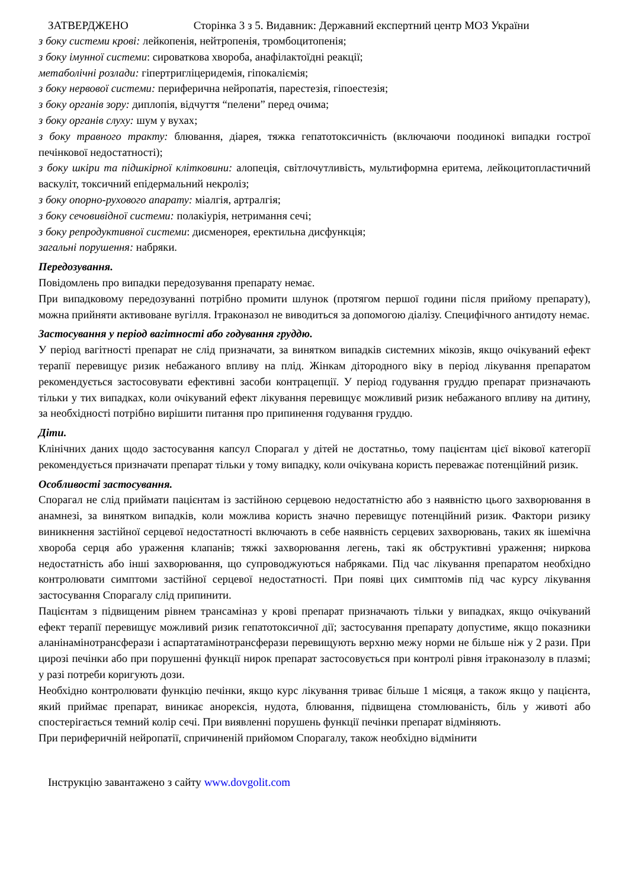ЗАТВЕРДЖЕНО Сторінка 3 з 5. Видавник: Державний експертний центр МОЗ України
з боку системи крові: лейкопенія, нейтропенія, тромбоцитопенія;
з боку імунної системи: сироваткова хвороба, анафілактоїдні реакції;
метаболічні розлади: гіпертригліцеридемія, гіпокаліємія;
з боку нервової системи: периферична нейропатія, парестезія, гіпоестезія;
з боку органів зору: диплопія, відчуття “пелени” перед очима;
з боку органів слуху: шум у вухах;
з боку травного тракту: блювання, діарея, тяжка гепатотоксичність (включаючи поодинокі випадки гострої печінкової недостатності);
з боку шкіри та підшкірної клітковини: алопеція, світлочутливість, мультиформна еритема, лейкоцитопластичний васкуліт, токсичний епідермальний некроліз;
з боку опорно-рухового апарату: міалгія, артралгія;
з боку сечовивідної системи: полакіурія, нетримання сечі;
з боку репродуктивної системи: дисменорея, еректильна дисфункція;
загальні порушення: набряки.
Передозування.
Повідомлень про випадки передозування препарату немає.
При випадковому передозуванні потрібно промити шлунок (протягом першої години після прийому препарату), можна прийняти активоване вугілля. Ітраконазол не виводиться за допомогою діалізу. Специфічного антидоту немає.
Застосування у період вагітності або годування груддю.
У період вагітності препарат не слід призначати, за винятком випадків системних мікозів, якщо очікуваний ефект терапії перевищує ризик небажаного впливу на плід. Жінкам дітородного віку в період лікування препаратом рекомендується застосовувати ефективні засоби контрацепції. У період годування груддю препарат призначають тільки у тих випадках, коли очікуваний ефект лікування перевищує можливий ризик небажаного впливу на дитину, за необхідності потрібно вирішити питання про припинення годування груддю.
Діти.
Клінічних даних щодо застосування капсул Спорагал у дітей не достатньо, тому пацієнтам цієї вікової категорії рекомендується призначати препарат тільки у тому випадку, коли очікувана користь переважає потенційний ризик.
Особливості застосування.
Спорагал не слід приймати пацієнтам із застійною серцевою недостатністю або з наявністю цього захворювання в анамнезі, за винятком випадків, коли можлива користь значно перевищує потенційний ризик. Фактори ризику виникнення застійної серцевої недостатності включають в себе наявність серцевих захворювань, таких як ішемічна хвороба серця або ураження клапанів; тяжкі захворювання легень, такі як обструктивні ураження; ниркова недостатність або інші захворювання, що супроводжуються набряками. Під час лікування препаратом необхідно контролювати симптоми застійної серцевої недостатності. При появі цих симптомів під час курсу лікування застосування Спорагалу слід припинити.
Пацієнтам з підвищеним рівнем трансаміназ у крові препарат призначають тільки у випадках, якщо очікуваний ефект терапії перевищує можливий ризик гепатотоксичної дії; застосування препарату допустиме, якщо показники аланінамінотрансферази і аспартатамінотрансферази перевищують верхню межу норми не більше ніж у 2 рази. При цирозі печінки або при порушенні функції нирок препарат застосовується при контролі рівня ітраконазолу в плазмі; у разі потреби коригують дози.
Необхідно контролювати функцію печінки, якщо курс лікування триває більше 1 місяця, а також якщо у пацієнта, який приймає препарат, виникає анорексія, нудота, блювання, підвищена стомлюваність, біль у животі або спостерігається темний колір сечі. При виявленні порушень функції печінки препарат відміняють.
При периферичній нейропатії, спричиненій прийомом Спорагалу, також необхідно відмінити
Інструкцію завантажено з сайту www.dovgolit.com